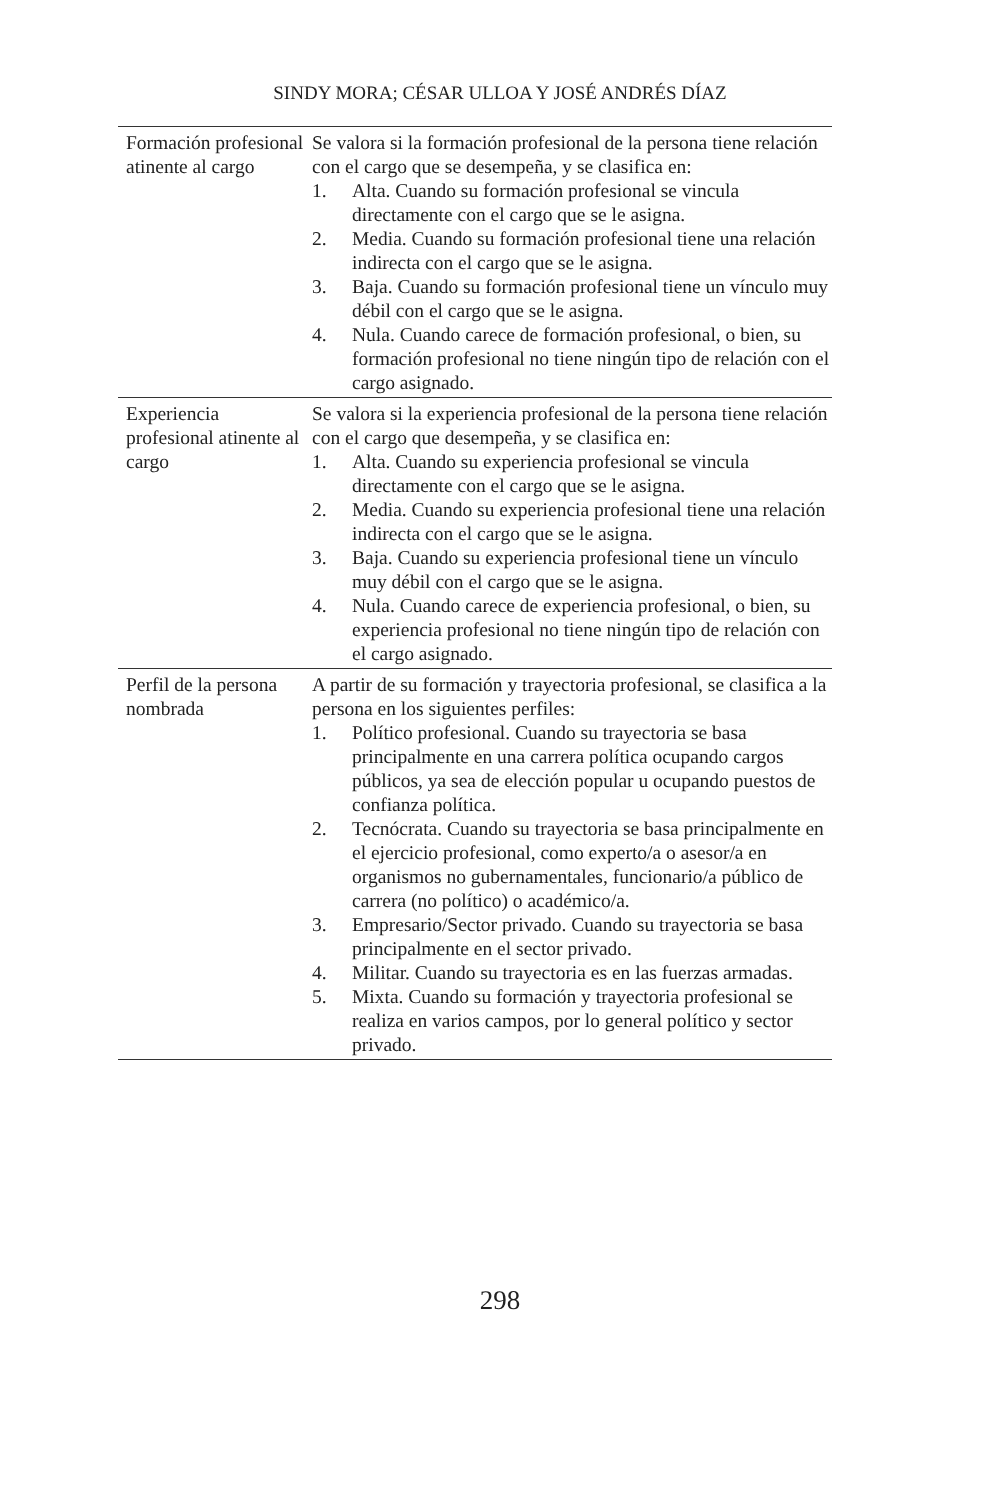SINDY MORA; CÉSAR ULLOA Y JOSÉ ANDRÉS DÍAZ
| Formación profesional atinente al cargo | Se valora si la formación profesional de la persona tiene relación con el cargo que se desempeña, y se clasifica en: 1. Alta. Cuando su formación profesional se vincula directamente con el cargo que se le asigna. 2. Media. Cuando su formación profesional tiene una relación indirecta con el cargo que se le asigna. 3. Baja. Cuando su formación profesional tiene un vínculo muy débil con el cargo que se le asigna. 4. Nula. Cuando carece de formación profesional, o bien, su formación profesional no tiene ningún tipo de relación con el cargo asignado. |
| Experiencia profesional atinente al cargo | Se valora si la experiencia profesional de la persona tiene relación con el cargo que desempeña, y se clasifica en: 1. Alta. Cuando su experiencia profesional se vincula directamente con el cargo que se le asigna. 2. Media. Cuando su experiencia profesional tiene una relación indirecta con el cargo que se le asigna. 3. Baja. Cuando su experiencia profesional tiene un vínculo muy débil con el cargo que se le asigna. 4. Nula. Cuando carece de experiencia profesional, o bien, su experiencia profesional no tiene ningún tipo de relación con el cargo asignado. |
| Perfil de la persona nombrada | A partir de su formación y trayectoria profesional, se clasifica a la persona en los siguientes perfiles: 1. Político profesional. Cuando su trayectoria se basa principalmente en una carrera política ocupando cargos públicos, ya sea de elección popular u ocupando puestos de confianza política. 2. Tecnócrata. Cuando su trayectoria se basa principalmente en el ejercicio profesional, como experto/a o asesor/a en organismos no gubernamentales, funcionario/a público de carrera (no político) o académico/a. 3. Empresario/Sector privado. Cuando su trayectoria se basa principalmente en el sector privado. 4. Militar. Cuando su trayectoria es en las fuerzas armadas. 5. Mixta. Cuando su formación y trayectoria profesional se realiza en varios campos, por lo general político y sector privado. |
298